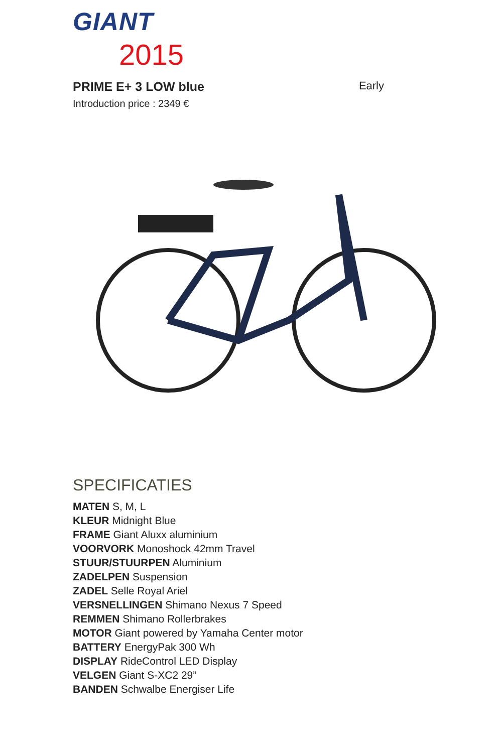GIANT
2015
PRIME E+ 3 LOW blue Early
Introduction price : 2349 €
SPECIFICATIES
MATEN S, M, L
KLEUR Midnight Blue
FRAME Giant Aluxx aluminium
VOORVORK Monoshock 42mm Travel
STUUR/STUURPEN Aluminium
ZADELPEN Suspension
ZADEL Selle Royal Ariel
VERSNELLINGEN Shimano Nexus 7 Speed
REMMEN Shimano Rollerbrakes
MOTOR Giant powered by Yamaha Center motor
BATTERY EnergyPak 300 Wh
DISPLAY RideControl LED Display
VELGEN Giant S-XC2 29”
BANDEN Schwalbe Energiser Life